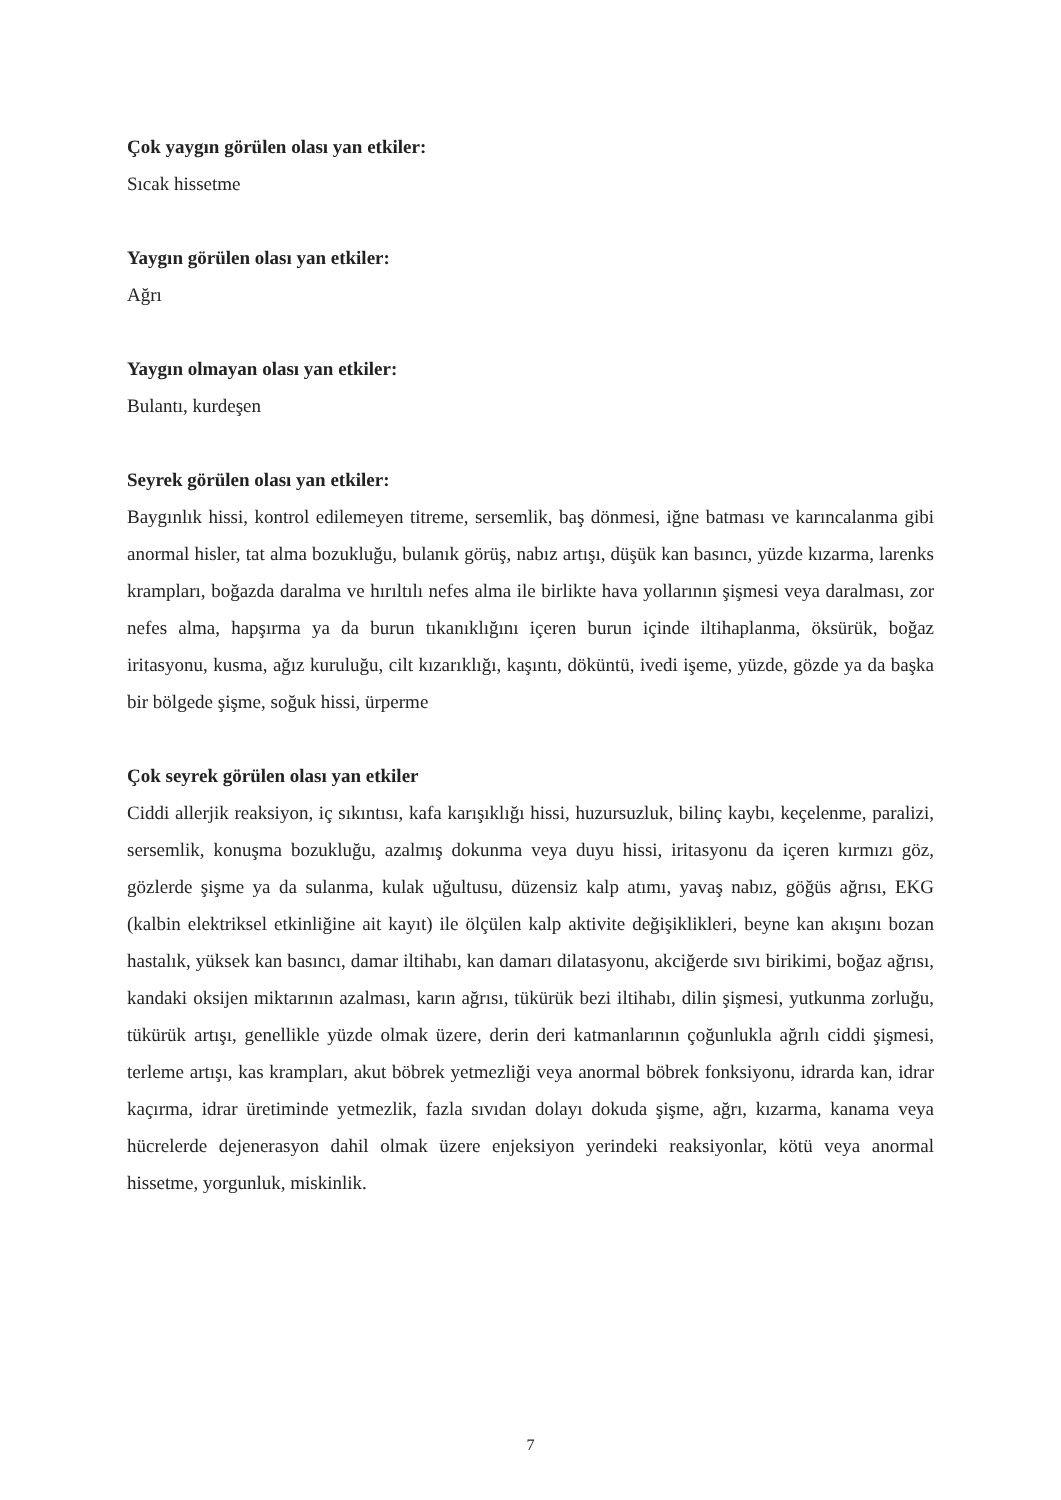Çok yaygın görülen olası yan etkiler:
Sıcak hissetme
Yaygın görülen olası yan etkiler:
Ağrı
Yaygın olmayan olası yan etkiler:
Bulantı, kurdeşen
Seyrek görülen olası yan etkiler:
Baygınlık hissi, kontrol edilemeyen titreme, sersemlik, baş dönmesi, iğne batması ve karıncalanma gibi anormal hisler, tat alma bozukluğu, bulanık görüş, nabız artışı, düşük kan basıncı, yüzde kızarma, larenks krampları, boğazda daralma ve hırıltılı nefes alma ile birlikte hava yollarının şişmesi veya daralması, zor nefes alma, hapşırma ya da burun tıkanıklığını içeren burun içinde iltihaplanma, öksürük, boğaz iritasyonu, kusma, ağız kuruluğu, cilt kızarıklığı, kaşıntı, döküntü, ivedi işeme, yüzde, gözde ya da başka bir bölgede şişme, soğuk hissi, ürperme
Çok seyrek görülen olası yan etkiler
Ciddi allerjik reaksiyon, iç sıkıntısı, kafa karışıklığı hissi, huzursuzluk, bilinç kaybı, keçelenme, paralizi, sersemlik, konuşma bozukluğu, azalmış dokunma veya duyu hissi, iritasyonu da içeren kırmızı göz, gözlerde şişme ya da sulanma, kulak uğultusu, düzensiz kalp atımı, yavaş nabız, göğüs ağrısı, EKG (kalbin elektriksel etkinliğine ait kayıt) ile ölçülen kalp aktivite değişiklikleri, beyne kan akışını bozan hastalık, yüksek kan basıncı, damar iltihabı, kan damarı dilatasyonu, akciğerde sıvı birikimi, boğaz ağrısı, kandaki oksijen miktarının azalması, karın ağrısı, tükürük bezi iltihabı, dilin şişmesi, yutkunma zorluğu, tükürük artışı, genellikle yüzde olmak üzere, derin deri katmanlarının çoğunlukla ağrılı ciddi şişmesi, terleme artışı, kas krampları, akut böbrek yetmezliği veya anormal böbrek fonksiyonu, idrarda kan, idrar kaçırma, idrar üretiminde yetmezlik, fazla sıvıdan dolayı dokuda şişme, ağrı, kızarma, kanama veya hücrelerde dejenerasyon dahil olmak üzere enjeksiyon yerindeki reaksiyonlar, kötü veya anormal hissetme, yorgunluk, miskinlik.
7